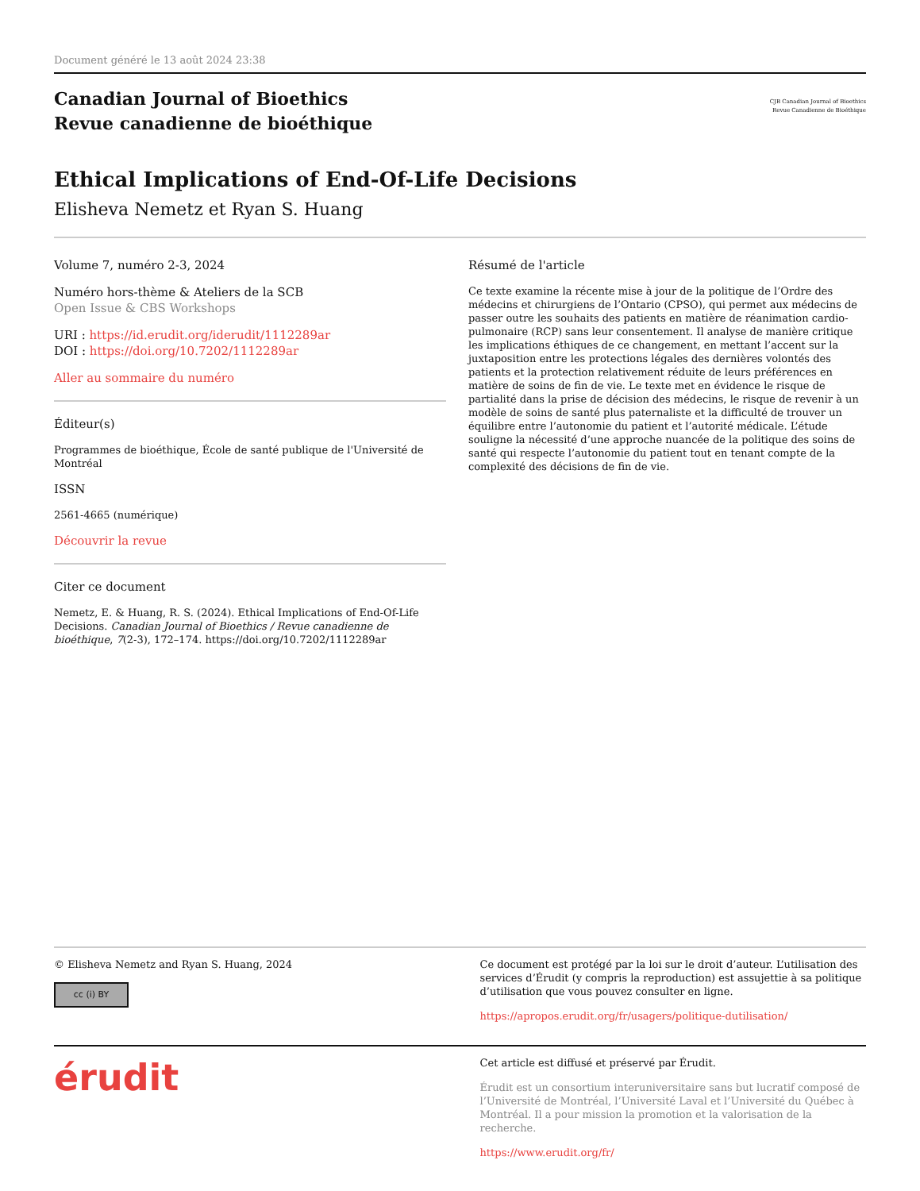Document généré le 13 août 2024 23:38
Canadian Journal of Bioethics
Revue canadienne de bioéthique
CJB Canadian Journal of Bioethics
Revue Canadienne de Bioéthique
Ethical Implications of End-Of-Life Decisions
Elisheva Nemetz et Ryan S. Huang
Volume 7, numéro 2-3, 2024
Numéro hors-thème & Ateliers de la SCB
Open Issue & CBS Workshops
URI : https://id.erudit.org/iderudit/1112289ar
DOI : https://doi.org/10.7202/1112289ar
Aller au sommaire du numéro
Éditeur(s)
Programmes de bioéthique, École de santé publique de l'Université de Montréal
ISSN
2561-4665 (numérique)
Découvrir la revue
Citer ce document
Nemetz, E. & Huang, R. S. (2024). Ethical Implications of End-Of-Life Decisions. Canadian Journal of Bioethics / Revue canadienne de bioéthique, 7(2-3), 172–174. https://doi.org/10.7202/1112289ar
Résumé de l'article
Ce texte examine la récente mise à jour de la politique de l’Ordre des médecins et chirurgiens de l’Ontario (CPSO), qui permet aux médecins de passer outre les souhaits des patients en matière de réanimation cardio-pulmonaire (RCP) sans leur consentement. Il analyse de manière critique les implications éthiques de ce changement, en mettant l’accent sur la juxtaposition entre les protections légales des dernières volontés des patients et la protection relativement réduite de leurs préférences en matière de soins de fin de vie. Le texte met en évidence le risque de partialité dans la prise de décision des médecins, le risque de revenir à un modèle de soins de santé plus paternaliste et la difficulté de trouver un équilibre entre l’autonomie du patient et l’autorité médicale. L’étude souligne la nécessité d’une approche nuancée de la politique des soins de santé qui respecte l’autonomie du patient tout en tenant compte de la complexité des décisions de fin de vie.
© Elisheva Nemetz and Ryan S. Huang, 2024
cc (i) BY
Ce document est protégé par la loi sur le droit d’auteur. L’utilisation des services d’Érudit (y compris la reproduction) est assujettie à sa politique d’utilisation que vous pouvez consulter en ligne.
https://apropos.erudit.org/fr/usagers/politique-dutilisation/
érudit
Cet article est diffusé et préservé par Érudit.
Érudit est un consortium interuniversitaire sans but lucratif composé de l’Université de Montréal, l’Université Laval et l’Université du Québec à Montréal. Il a pour mission la promotion et la valorisation de la recherche.
https://www.erudit.org/fr/